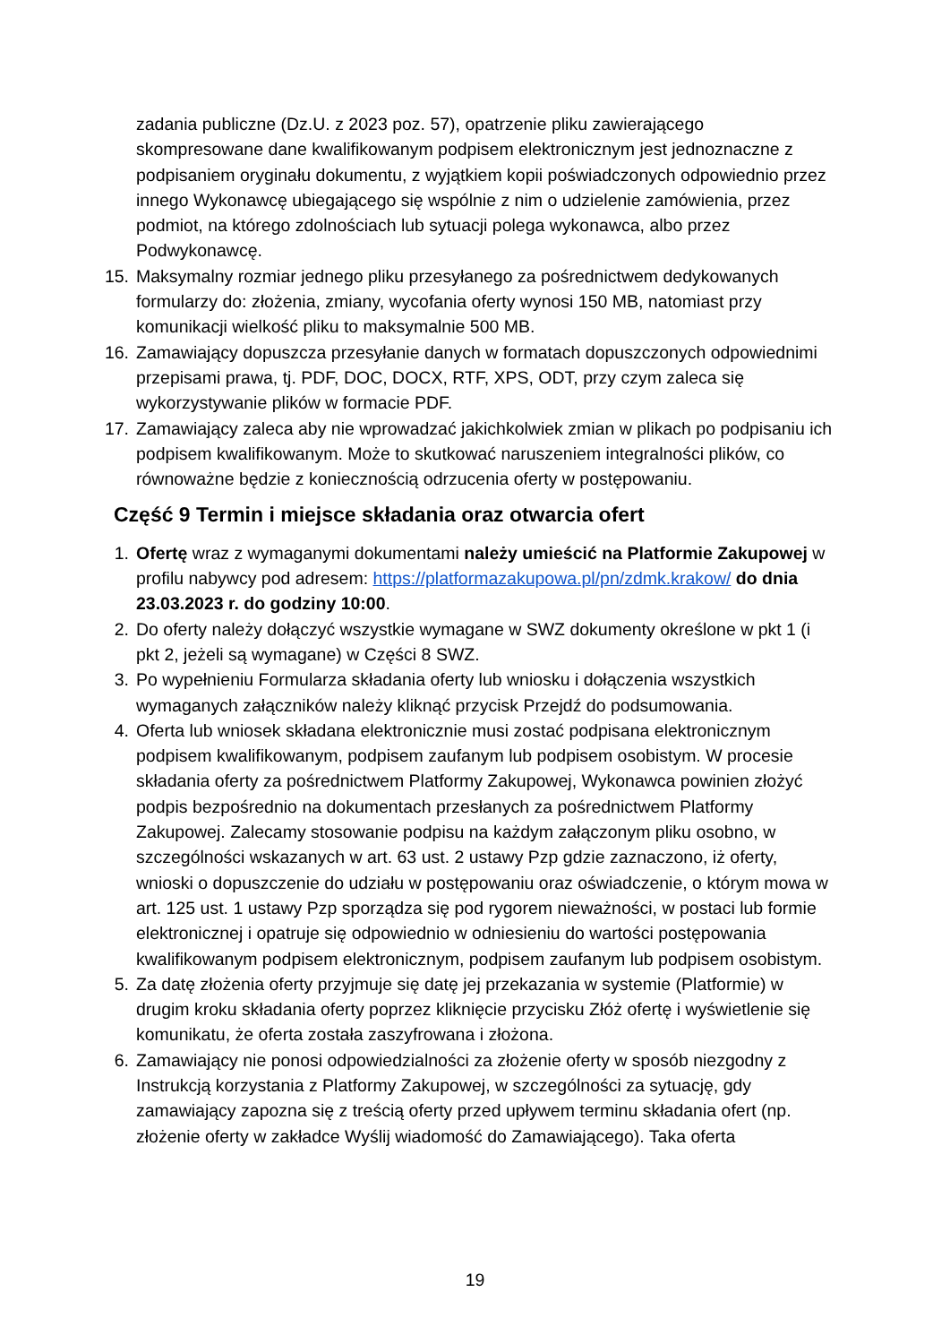zadania publiczne (Dz.U. z 2023 poz. 57), opatrzenie pliku zawierającego skompresowane dane kwalifikowanym podpisem elektronicznym jest jednoznaczne z podpisaniem oryginału dokumentu, z wyjątkiem kopii poświadczonych odpowiednio przez innego Wykonawcę ubiegającego się wspólnie z nim o udzielenie zamówienia, przez podmiot, na którego zdolnościach lub sytuacji polega wykonawca, albo przez Podwykonawcę.
15. Maksymalny rozmiar jednego pliku przesyłanego za pośrednictwem dedykowanych formularzy do: złożenia, zmiany, wycofania oferty wynosi 150 MB, natomiast przy komunikacji wielkość pliku to maksymalnie 500 MB.
16. Zamawiający dopuszcza przesyłanie danych w formatach dopuszczonych odpowiednimi przepisami prawa, tj. PDF, DOC, DOCX, RTF, XPS, ODT, przy czym zaleca się wykorzystywanie plików w formacie PDF.
17. Zamawiający zaleca aby nie wprowadzać jakichkolwiek zmian w plikach po podpisaniu ich podpisem kwalifikowanym. Może to skutkować naruszeniem integralności plików, co równoważne będzie z koniecznością odrzucenia oferty w postępowaniu.
Część 9 Termin i miejsce składania oraz otwarcia ofert
1. Ofertę wraz z wymaganymi dokumentami należy umieścić na Platformie Zakupowej w profilu nabywcy pod adresem: https://platformazakupowa.pl/pn/zdmk.krakow/ do dnia 23.03.2023 r. do godziny 10:00.
2. Do oferty należy dołączyć wszystkie wymagane w SWZ dokumenty określone w pkt 1 (i pkt 2, jeżeli są wymagane) w Części 8 SWZ.
3. Po wypełnieniu Formularza składania oferty lub wniosku i dołączenia wszystkich wymaganych załączników należy kliknąć przycisk Przejdź do podsumowania.
4. Oferta lub wniosek składana elektronicznie musi zostać podpisana elektronicznym podpisem kwalifikowanym, podpisem zaufanym lub podpisem osobistym. W procesie składania oferty za pośrednictwem Platformy Zakupowej, Wykonawca powinien złożyć podpis bezpośrednio na dokumentach przesłanych za pośrednictwem Platformy Zakupowej. Zalecamy stosowanie podpisu na każdym załączonym pliku osobno, w szczególności wskazanych w art. 63 ust. 2 ustawy Pzp gdzie zaznaczono, iż oferty, wnioski o dopuszczenie do udziału w postępowaniu oraz oświadczenie, o którym mowa w art. 125 ust. 1 ustawy Pzp sporządza się pod rygorem nieważności, w postaci lub formie elektronicznej i opatruje się odpowiednio w odniesieniu do wartości postępowania kwalifikowanym podpisem elektronicznym, podpisem zaufanym lub podpisem osobistym.
5. Za datę złożenia oferty przyjmuje się datę jej przekazania w systemie (Platformie) w drugim kroku składania oferty poprzez kliknięcie przycisku Złóż ofertę i wyświetlenie się komunikatu, że oferta została zaszyfrowana i złożona.
6. Zamawiający nie ponosi odpowiedzialności za złożenie oferty w sposób niezgodny z Instrukcją korzystania z Platformy Zakupowej, w szczególności za sytuację, gdy zamawiający zapozna się z treścią oferty przed upływem terminu składania ofert (np. złożenie oferty w zakładce Wyślij wiadomość do Zamawiającego). Taka oferta
19